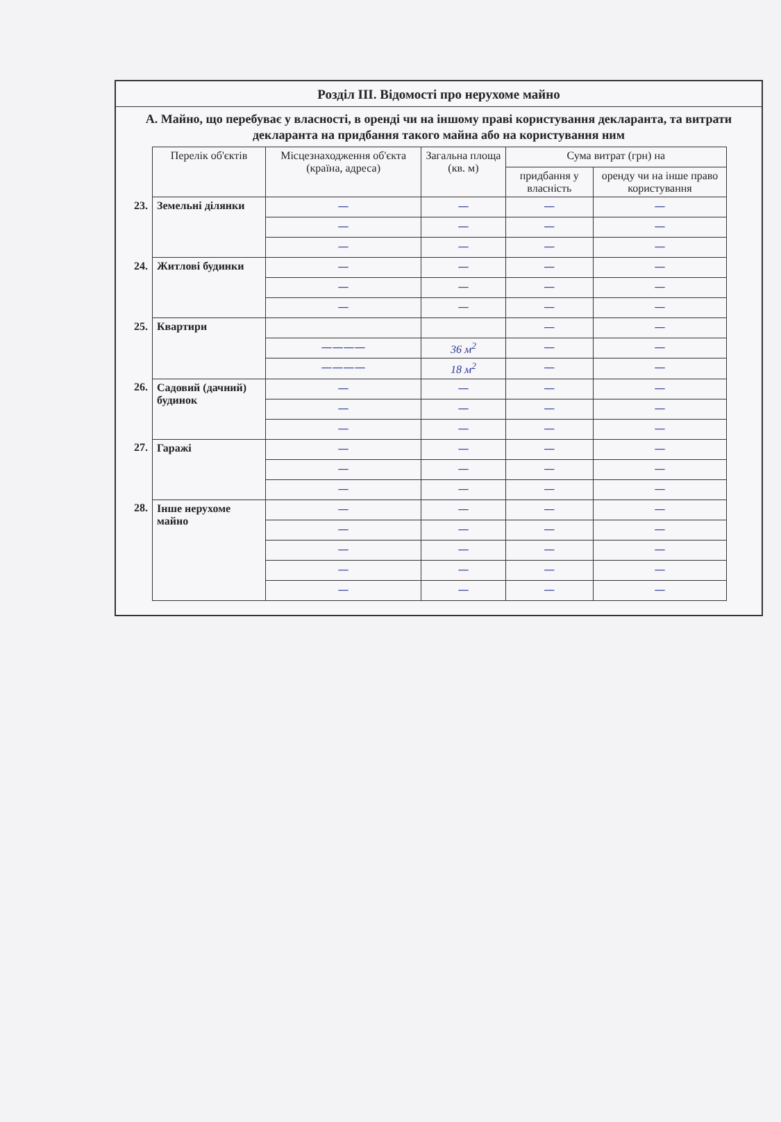Розділ ІІІ. Відомості про нерухоме майно
А. Майно, що перебуває у власності, в оренді чи на іншому праві користування декларанта, та витрати декларанта на придбання такого майна або на користування ним
| | Перелік об'єктів | Місцезнаходження об'єкта (країна, адреса) | Загальна площа (кв. м) | Сума витрат (грн) на | |
| --- | --- | --- | --- | --- | --- |
| | | | | придбання у власність | оренду чи на інше право користування |
| 23. | Земельні ділянки | — | — | — | — |
| | | — | — | — | — |
| | | — | — | — | — |
| 24. | Житлові будинки | — | — | — | — |
| | | — | — | — | — |
| | | — | — | — | — |
| 25. | Квартири | | | — | — |
| | | ———— | 36 м<sup>2</sup> | — | — |
| | | ———— | 18 м<sup>2</sup> | — | — |
| 26. | Садовий (дачний) будинок | — | — | — | — |
| | | — | — | — | — |
| | | — | — | — | — |
| 27. | Гаражі | — | — | — | — |
| | | — | — | — | — |
| | | — | — | — | — |
| 28. | Інше нерухоме майно | — | — | — | — |
| | | — | — | — | — |
| | | — | — | — | — |
| | | — | — | — | — |
| | | — | — | — | — |